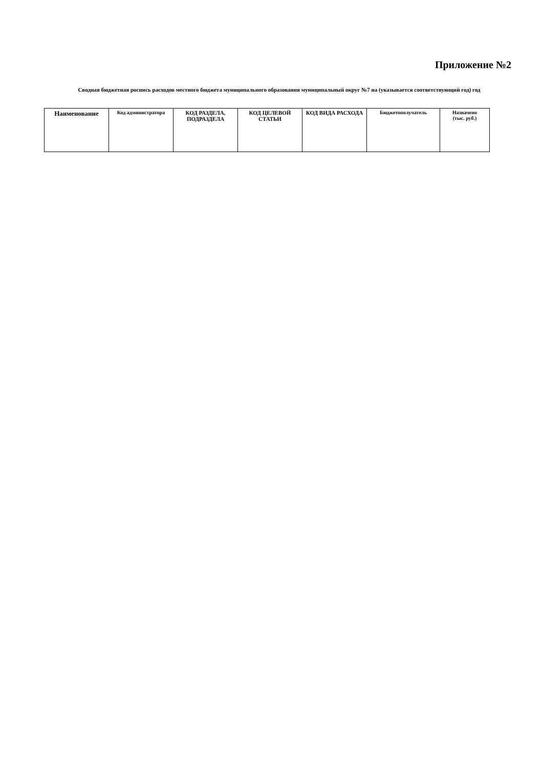Приложение №2
Сводная бюджетная роспись расходов местного бюджета муниципального образования муниципальный округ №7 на (указывается соответствующий год) год
| Наименование | Код администратора | КОД РАЗДЕЛА, ПОДРАЗДЕЛА | КОД ЦЕЛЕВОЙ СТАТЬИ | КОД ВИДА РАСХОДА | Бюджетополучатель | Назначено (тыс. руб.) |
| --- | --- | --- | --- | --- | --- | --- |